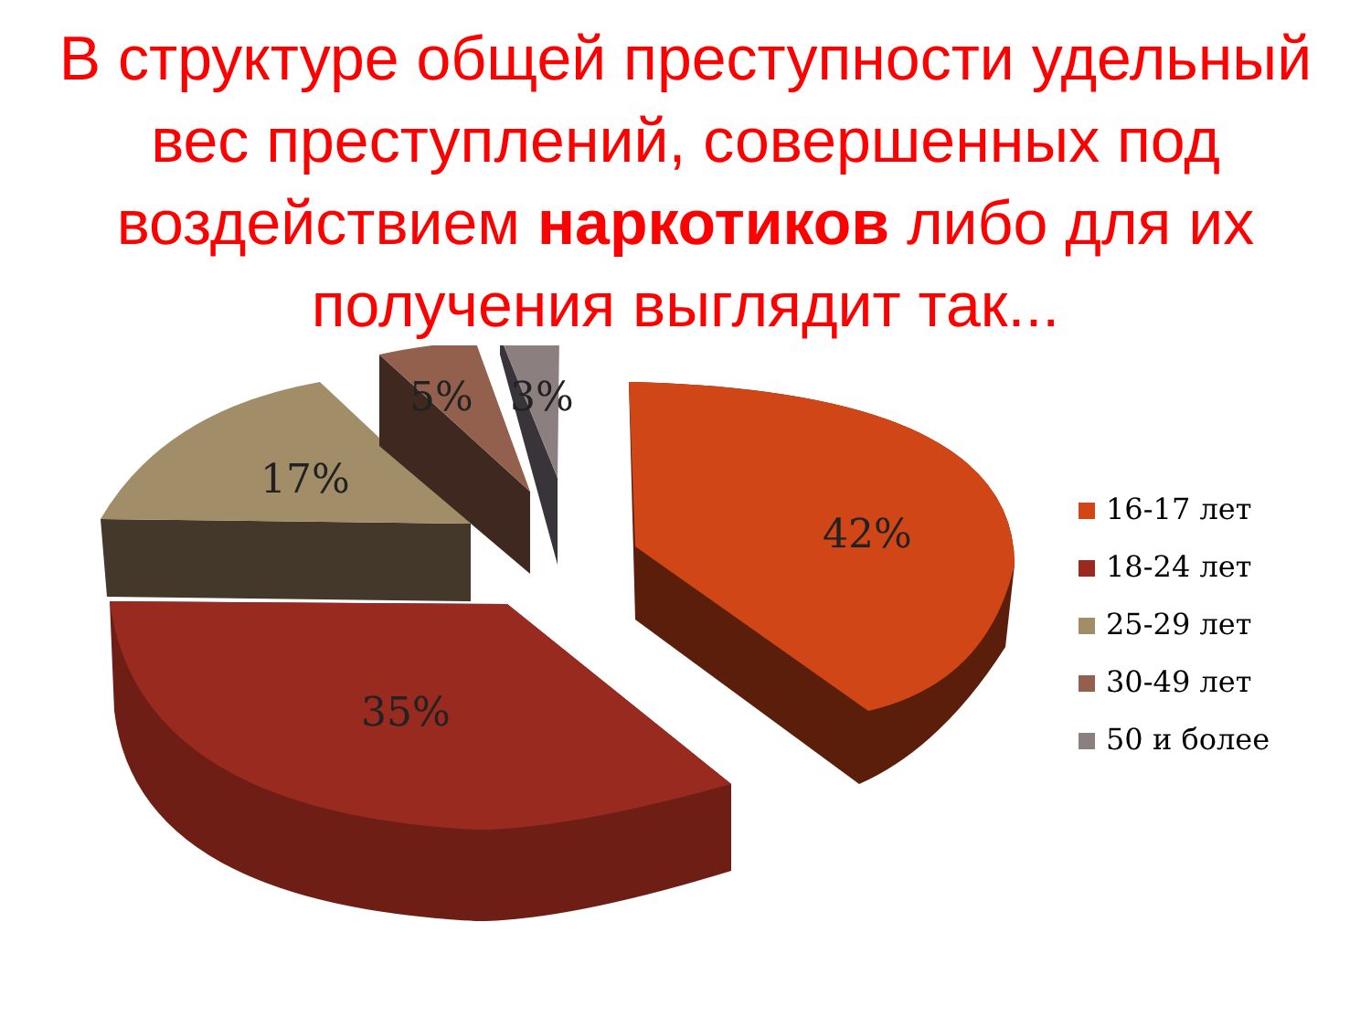В структуре общей преступности удельный вес преступлений, совершенных под воздействием наркотиков либо для их получения выглядит так...
5% 3%
17%
42%
35%
16-17 лет
18-24 лет
25-29 лет
30-49 лет
50 и более